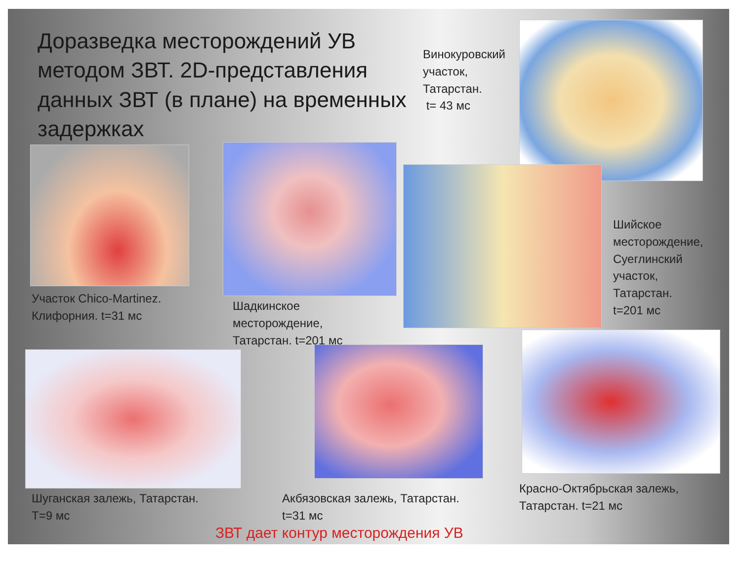Доразведка месторождений УВ методом ЗВТ. 2D-представления данных ЗВТ (в плане) на временных задержках
Винокуровский
участок,
Татарстан.
t= 43 мс
Шийское
месторождение,
Суеглинский
участок,
Татарстан.
t=201 мс
Участок Chico-Martinez.
Клифорния. t=31 мс
Шадкинское
месторождение,
Татарстан. t=201 мс
Шуганская залежь, Татарстан.
Т=9 мс
Акбязовская залежь, Татарстан.
t=31 мс
Красно-Октябрьская залежь,
Татарстан. t=21 мс
ЗВТ дает контур месторождения УВ